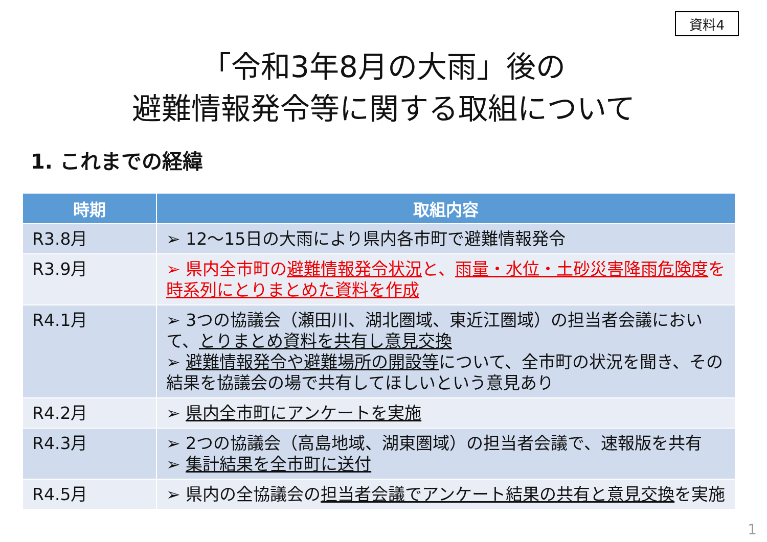資料4
「令和3年8月の大雨」後の
避難情報発令等に関する取組について
1. これまでの経緯
| 時期 | 取組内容 |
| --- | --- |
| R3.8月 | ➢ 12～15日の大雨により県内各市町で避難情報発令 |
| R3.9月 | ➢ 県内全市町の 避難情報発令状況 と、 雨量・水位・土砂災害降雨危険度 を 時系列にとりまとめた資料を作成 |
| R4.1月 | ➢ 3つの協議会（瀬田川、湖北圏域、東近江圏域）の担当者会議において、 とりまとめ資料を共有し意見交換 ➢ 避難情報発令や避難場所の開設等 について、全市町の状況を聞き、その結果を協議会の場で共有してほしいという意見あり |
| R4.2月 | ➢ 県内全市町にアンケートを実施 |
| R4.3月 | ➢ 2つの協議会（高島地域、湖東圏域）の担当者会議で、速報版を共有 ➢ 集計結果を全市町に送付 |
| R4.5月 | ➢ 県内の全協議会の 担当者会議でアンケート結果の共有と意見交換 を実施 |
1